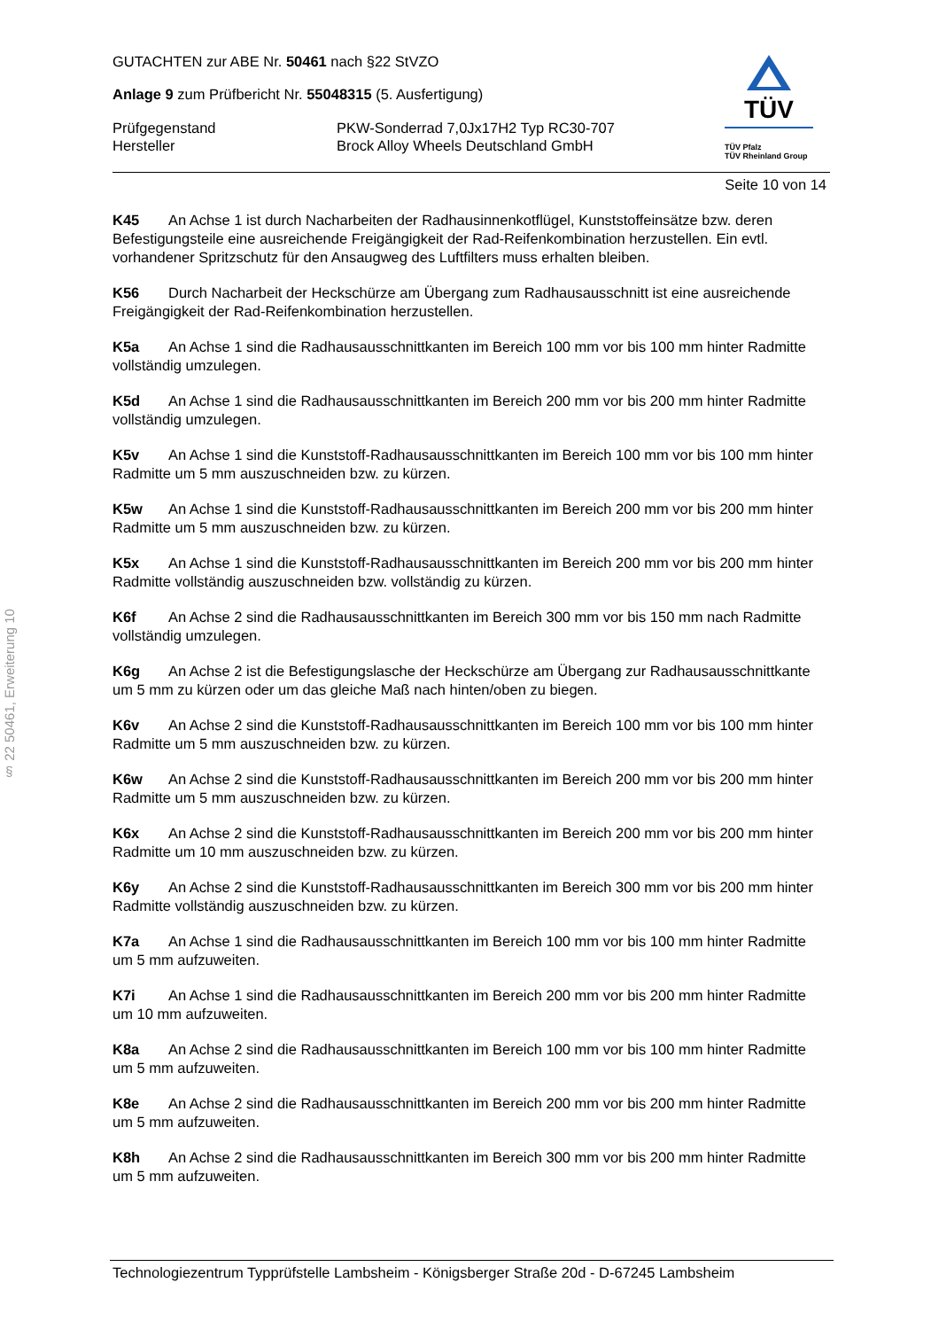§ 22 50461, Erweiterung 10
TÜV
TÜV Pfalz
TÜV Rheinland Group
GUTACHTEN zur ABE Nr. 50461 nach §22 StVZO
Anlage 9 zum Prüfbericht Nr. 55048315 (5. Ausfertigung)
Prüfgegenstand PKW-Sonderrad 7,0Jx17H2 Typ RC30-707
Hersteller Brock Alloy Wheels Deutschland GmbH
Seite 10 von 14
K45 An Achse 1 ist durch Nacharbeiten der Radhausinnenkotflügel, Kunststoffeinsätze bzw. deren Befestigungsteile eine ausreichende Freigängigkeit der Rad-Reifenkombination herzustellen. Ein evtl. vorhandener Spritzschutz für den Ansaugweg des Luftfilters muss erhalten bleiben.
K56 Durch Nacharbeit der Heckschürze am Übergang zum Radhausausschnitt ist eine ausreichende Freigängigkeit der Rad-Reifenkombination herzustellen.
K5a An Achse 1 sind die Radhausausschnittkanten im Bereich 100 mm vor bis 100 mm hinter Radmitte vollständig umzulegen.
K5d An Achse 1 sind die Radhausausschnittkanten im Bereich 200 mm vor bis 200 mm hinter Radmitte vollständig umzulegen.
K5v An Achse 1 sind die Kunststoff-Radhausausschnittkanten im Bereich 100 mm vor bis 100 mm hinter Radmitte um 5 mm auszuschneiden bzw. zu kürzen.
K5w An Achse 1 sind die Kunststoff-Radhausausschnittkanten im Bereich 200 mm vor bis 200 mm hinter Radmitte um 5 mm auszuschneiden bzw. zu kürzen.
K5x An Achse 1 sind die Kunststoff-Radhausausschnittkanten im Bereich 200 mm vor bis 200 mm hinter Radmitte vollständig auszuschneiden bzw. vollständig zu kürzen.
K6f An Achse 2 sind die Radhausausschnittkanten im Bereich 300 mm vor bis 150 mm nach Radmitte vollständig umzulegen.
K6g An Achse 2 ist die Befestigungslasche der Heckschürze am Übergang zur Radhausausschnittkante um 5 mm zu kürzen oder um das gleiche Maß nach hinten/oben zu biegen.
K6v An Achse 2 sind die Kunststoff-Radhausausschnittkanten im Bereich 100 mm vor bis 100 mm hinter Radmitte um 5 mm auszuschneiden bzw. zu kürzen.
K6w An Achse 2 sind die Kunststoff-Radhausausschnittkanten im Bereich 200 mm vor bis 200 mm hinter Radmitte um 5 mm auszuschneiden bzw. zu kürzen.
K6x An Achse 2 sind die Kunststoff-Radhausausschnittkanten im Bereich 200 mm vor bis 200 mm hinter Radmitte um 10 mm auszuschneiden bzw. zu kürzen.
K6y An Achse 2 sind die Kunststoff-Radhausausschnittkanten im Bereich 300 mm vor bis 200 mm hinter Radmitte vollständig auszuschneiden bzw. zu kürzen.
K7a An Achse 1 sind die Radhausausschnittkanten im Bereich 100 mm vor bis 100 mm hinter Radmitte um 5 mm aufzuweiten.
K7i An Achse 1 sind die Radhausausschnittkanten im Bereich 200 mm vor bis 200 mm hinter Radmitte um 10 mm aufzuweiten.
K8a An Achse 2 sind die Radhausausschnittkanten im Bereich 100 mm vor bis 100 mm hinter Radmitte um 5 mm aufzuweiten.
K8e An Achse 2 sind die Radhausausschnittkanten im Bereich 200 mm vor bis 200 mm hinter Radmitte um 5 mm aufzuweiten.
K8h An Achse 2 sind die Radhausausschnittkanten im Bereich 300 mm vor bis 200 mm hinter Radmitte um 5 mm aufzuweiten.
Technologiezentrum Typprüfstelle Lambsheim - Königsberger Straße 20d - D-67245 Lambsheim